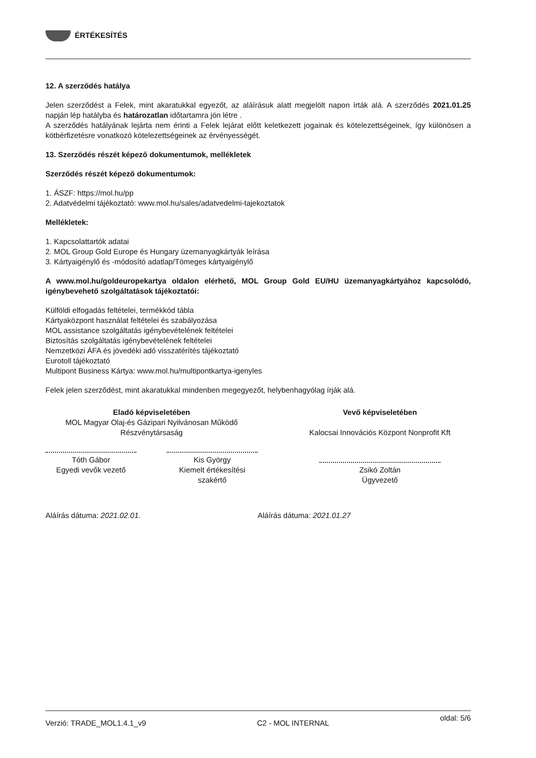ÉRTÉKESÍTÉS
12. A szerződés hatálya
Jelen szerződést a Felek, mint akaratukkal egyezőt, az aláírásuk alatt megjelölt napon írták alá. A szerződés 2021.01.25 napján lép hatályba és határozatlan időtartamra jön létre .
A szerződés hatályának lejárta nem érinti a Felek lejárat előtt keletkezett jogainak és kötelezettségeinek, így különösen a kötbérfizetésre vonatkozó kötelezettségeinek az érvényességét.
13. Szerződés részét képező dokumentumok, mellékletek
Szerződés részét képező dokumentumok:
1. ÁSZF: https://mol.hu/pp
2. Adatvédelmi tájékoztató: www.mol.hu/sales/adatvedelmi-tajekoztatok
Mellékletek:
1. Kapcsolattartók adatai
2. MOL Group Gold Europe és Hungary üzemanyagkártyák leírása
3. Kártyaigénylő és -módosító adatlap/Tömeges kártyaigénylő
A www.mol.hu/goldeuropekartya oldalon elérhető, MOL Group Gold EU/HU üzemanyagkártyához kapcsolódó, igénybevehető szolgáltatások tájékoztatói:
Külföldi elfogadás feltételei, termékkód tábla
Kártyaközpont használat feltételei és szabályozása
MOL assistance szolgáltatás igénybevételének feltételei
Biztosítás szolgáltatás igénybevételének feltételei
Nemzetközi ÁFA és jövedéki adó visszatérítés tájékoztató
Eurotoll tájékoztató
Multipont Business Kártya: www.mol.hu/multipontkartya-igenyles
Felek jelen szerződést, mint akaratukkal mindenben megegyezőt, helybenhagyólag írják alá.
Eladó képviseletében
MOL Magyar Olaj-és Gázipari Nyilvánosan Működő Részvénytársaság
Tóth Gábor
Egyedi vevők vezető
Kis György
Kiemelt értékesítési
szakértő
Vevő képviseletében
Kalocsai Innovációs Központ Nonprofit Kft
Zsikó Zoltán
Ügyvezető
Aláírás dátuma: 2021.02.01. Aláírás dátuma: 2021.01.27
Verzió: TRADE_MOL1.4.1_v9 C2 - MOL INTERNAL oldal: 5/6